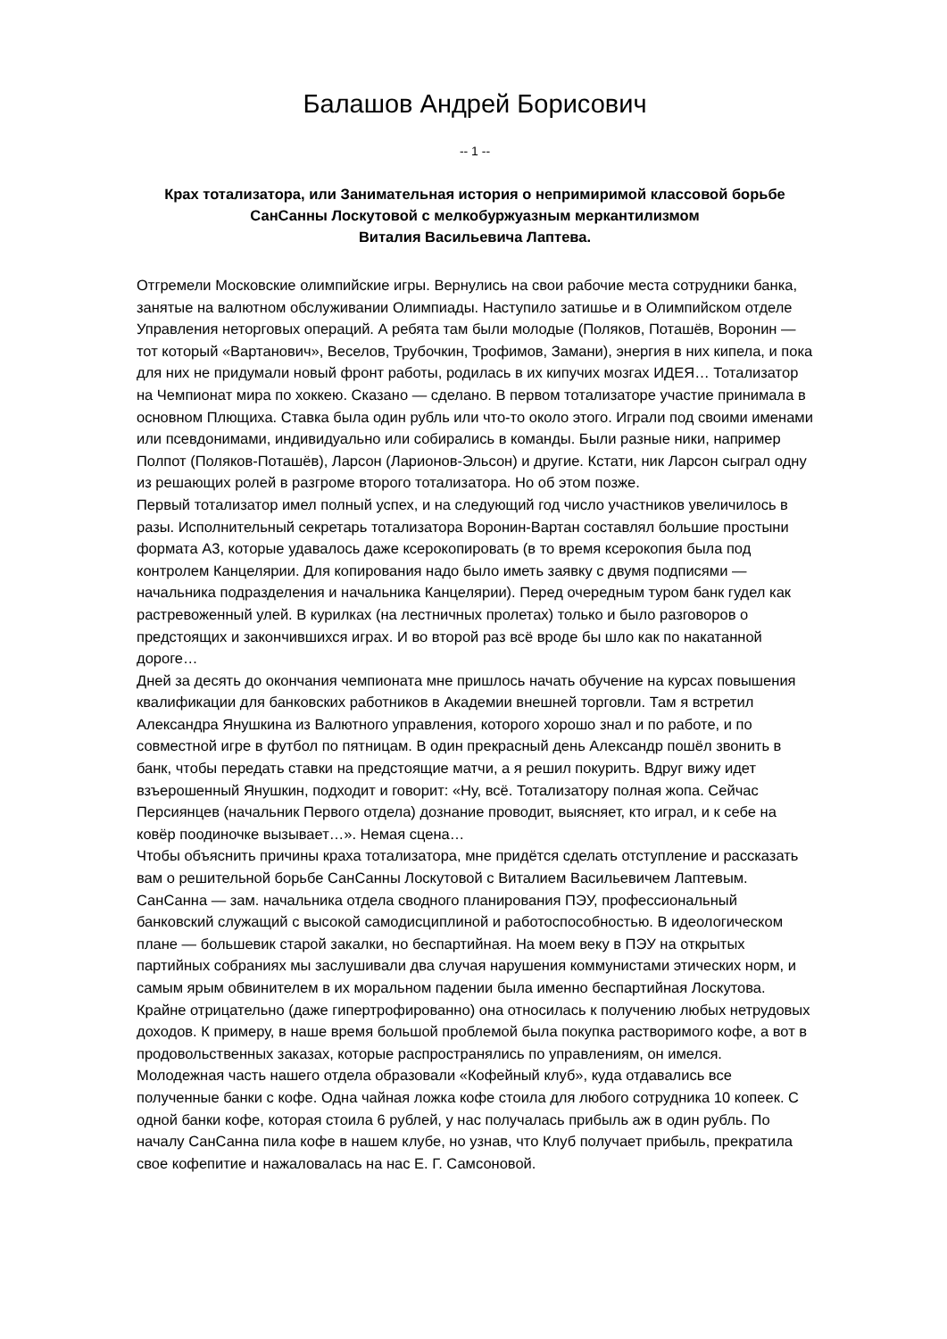Балашов Андрей Борисович
-- 1 --
Крах тотализатора, или Занимательная история о непримиримой классовой борьбе
СанСанны Лоскутовой с мелкобуржуазным меркантилизмом
Виталия Васильевича Лаптева.
Отгремели Московские олимпийские игры. Вернулись на свои рабочие места сотрудники банка, занятые на валютном обслуживании Олимпиады. Наступило затишье и в Олимпийском отделе Управления неторговых операций. А ребята там были молодые (Поляков, Поташёв, Воронин — тот который «Вартанович», Веселов, Трубочкин, Трофимов, Замани), энергия в них кипела, и пока для них не придумали новый фронт работы, родилась в их кипучих мозгах ИДЕЯ… Тотализатор на Чемпионат мира по хоккею. Сказано — сделано. В первом тотализаторе участие принимала в основном Плющиха. Ставка была один рубль или что-то около этого. Играли под своими именами или псевдонимами, индивидуально или собирались в команды. Были разные ники, например Полпот (Поляков-Поташёв), Ларсон (Ларионов-Эльсон) и другие. Кстати, ник Ларсон сыграл одну из решающих ролей в разгроме второго тотализатора. Но об этом позже.
Первый тотализатор имел полный успех, и на следующий год число участников увеличилось в разы. Исполнительный секретарь тотализатора Воронин-Вартан составлял большие простыни формата А3, которые удавалось даже ксерокопировать (в то время ксерокопия была под контролем Канцелярии. Для копирования надо было иметь заявку с двумя подписями — начальника подразделения и начальника Канцелярии). Перед очередным туром банк гудел как растревоженный улей. В курилках (на лестничных пролетах) только и было разговоров о предстоящих и закончившихся играх. И во второй раз всё вроде бы шло как по накатанной дороге…
Дней за десять до окончания чемпионата мне пришлось начать обучение на курсах повышения квалификации для банковских работников в Академии внешней торговли. Там я встретил Александра Янушкина из Валютного управления, которого хорошо знал и по работе, и по совместной игре в футбол по пятницам. В один прекрасный день Александр пошёл звонить в банк, чтобы передать ставки на предстоящие матчи, а я решил покурить. Вдруг вижу идет взъерошенный Янушкин, подходит и говорит: «Ну, всё. Тотализатору полная жопа. Сейчас Персиянцев (начальник Первого отдела) дознание проводит, выясняет, кто играл, и к себе на ковёр поодиночке вызывает…». Немая сцена…
Чтобы объяснить причины краха тотализатора, мне придётся сделать отступление и рассказать вам о решительной борьбе СанСанны Лоскутовой с Виталием Васильевичем Лаптевым.
СанСанна — зам. начальника отдела сводного планирования ПЭУ, профессиональный банковский служащий с высокой самодисциплиной и работоспособностью. В идеологическом плане — большевик старой закалки, но беспартийная. На моем веку в ПЭУ на открытых партийных собраниях мы заслушивали два случая нарушения коммунистами этических норм, и самым ярым обвинителем в их моральном падении была именно беспартийная Лоскутова. Крайне отрицательно (даже гипертрофированно) она относилась к получению любых нетрудовых доходов. К примеру, в наше время большой проблемой была покупка растворимого кофе, а вот в продовольственных заказах, которые распространялись по управлениям, он имелся. Молодежная часть нашего отдела образовали «Кофейный клуб», куда отдавались все полученные банки с кофе. Одна чайная ложка кофе стоила для любого сотрудника 10 копеек. С одной банки кофе, которая стоила 6 рублей, у нас получалась прибыль аж в один рубль. По началу СанСанна пила кофе в нашем клубе, но узнав, что Клуб получает прибыль, прекратила свое кофепитие и нажаловалась на нас Е. Г. Самсоновой.